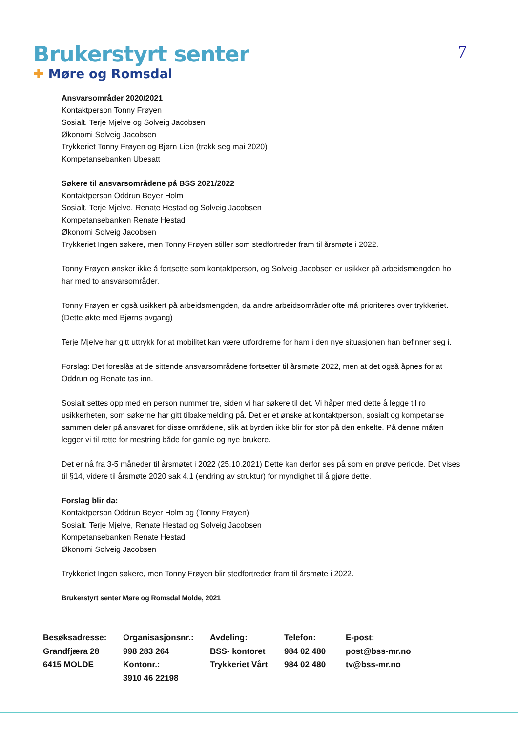Brukerstyrt senter
✚ Møre og Romsdal
7
Ansvarsområder 2020/2021
Kontaktperson Tonny Frøyen
Sosialt. Terje Mjelve og Solveig Jacobsen
Økonomi Solveig Jacobsen
Trykkeriet Tonny Frøyen og Bjørn Lien (trakk seg mai 2020)
Kompetansebanken Ubesatt
Søkere til ansvarsområdene på BSS 2021/2022
Kontaktperson Oddrun Beyer Holm
Sosialt. Terje Mjelve, Renate Hestad og Solveig Jacobsen
Kompetansebanken Renate Hestad
Økonomi Solveig Jacobsen
Trykkeriet Ingen søkere, men Tonny Frøyen stiller som stedfortreder fram til årsmøte i 2022.
Tonny Frøyen ønsker ikke å fortsette som kontaktperson, og Solveig Jacobsen er usikker på arbeidsmengden ho har med to ansvarsområder.
Tonny Frøyen er også usikkert på arbeidsmengden, da andre arbeidsområder ofte må prioriteres over trykkeriet. (Dette økte med Bjørns avgang)
Terje Mjelve har gitt uttrykk for at mobilitet kan være utfordrerne for ham i den nye situasjonen han befinner seg i.
Forslag: Det foreslås at de sittende ansvarsområdene fortsetter til årsmøte 2022, men at det også åpnes for at Oddrun og Renate tas inn.
Sosialt settes opp med en person nummer tre, siden vi har søkere til det. Vi håper med dette å legge til ro usikkerheten, som søkerne har gitt tilbakemelding på. Det er et ønske at kontaktperson, sosialt og kompetanse sammen deler på ansvaret for disse områdene, slik at byrden ikke blir for stor på den enkelte. På denne måten legger vi til rette for mestring både for gamle og nye brukere.
Det er nå fra 3-5 måneder til årsmøtet i 2022 (25.10.2021) Dette kan derfor ses på som en prøve periode. Det vises til §14, videre til årsmøte 2020 sak 4.1 (endring av struktur) for myndighet til å gjøre dette.
Forslag blir da:
Kontaktperson Oddrun Beyer Holm og (Tonny Frøyen)
Sosialt. Terje Mjelve, Renate Hestad og Solveig Jacobsen
Kompetansebanken Renate Hestad
Økonomi Solveig Jacobsen
Trykkeriet Ingen søkere, men Tonny Frøyen blir stedfortreder fram til årsmøte i 2022.
Brukerstyrt senter Møre og Romsdal Molde, 2021
Besøksadresse:
Grandfjæra 28
6415 MOLDE
Organisasjonsnr.:
998 283 264
Kontonr.:
3910 46 22198
Avdeling:
BSS- kontoret
Trykkeriet Vårt
Telefon:
984 02 480
984 02 480
E-post:
post@bss-mr.no
tv@bss-mr.no